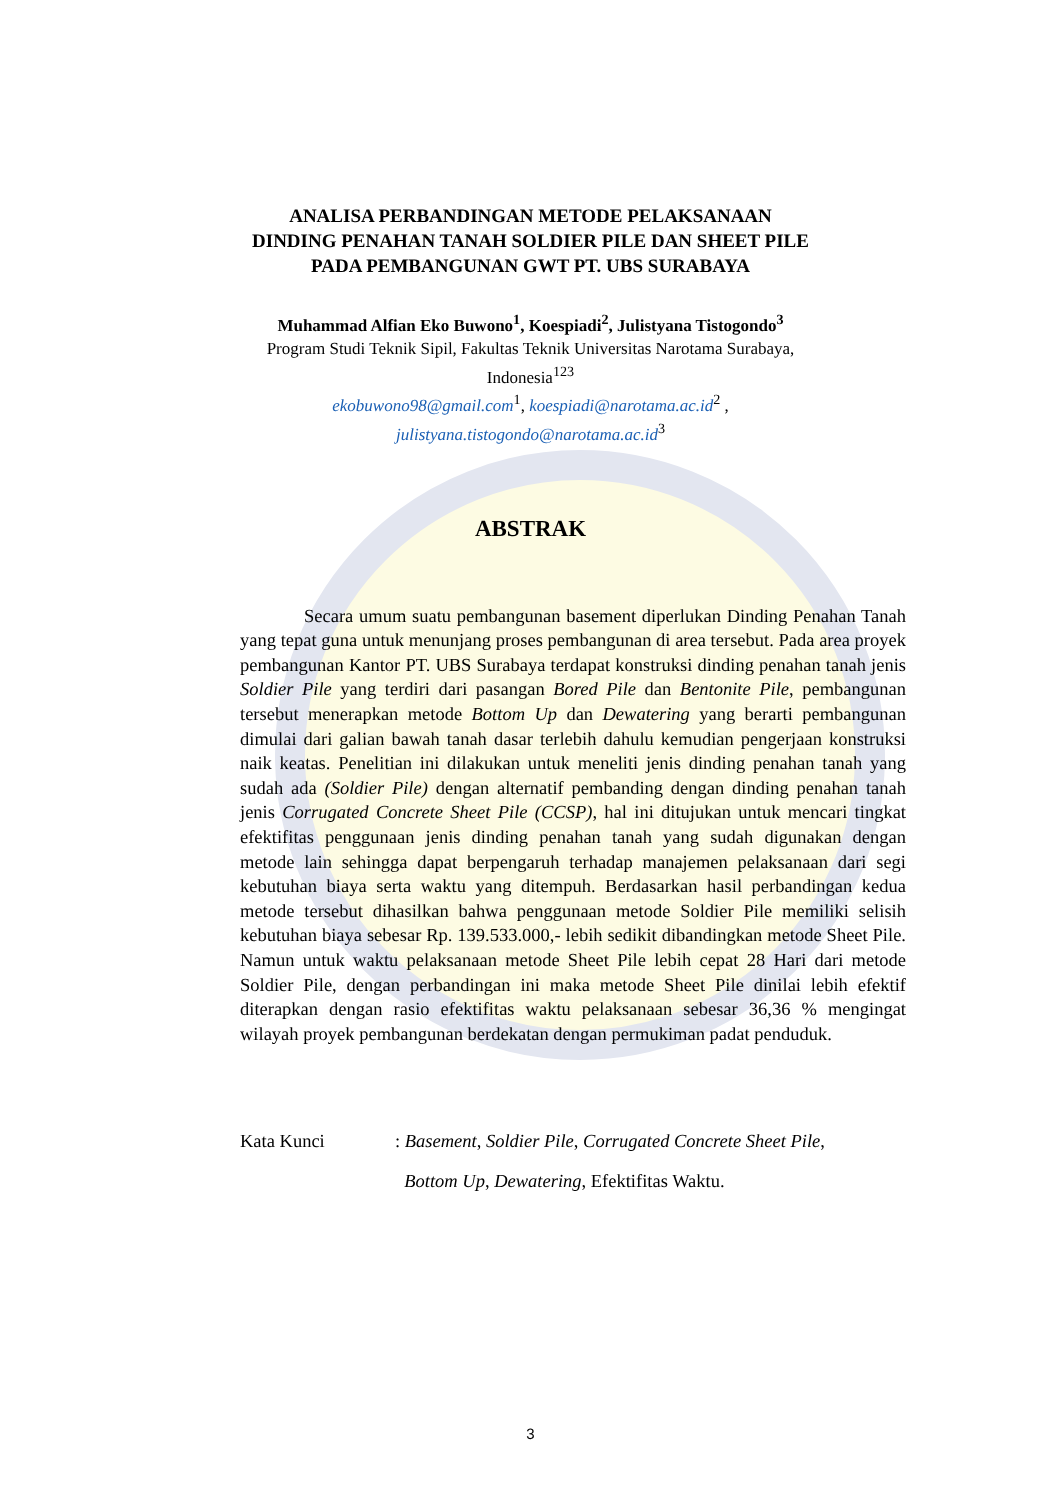ANALISA PERBANDINGAN METODE PELAKSANAAN
DINDING PENAHAN TANAH SOLDIER PILE DAN SHEET PILE
PADA PEMBANGUNAN GWT PT. UBS SURABAYA
Muhammad Alfian Eko Buwono<sup>1</sup>, Koespiadi<sup>2</sup>, Julistyana Tistogondo<sup>3</sup>
Program Studi Teknik Sipil, Fakultas Teknik Universitas Narotama Surabaya,
Indonesia<sup>123</sup>
ekobuwono98@gmail.com<sup>1</sup>, koespiadi@narotama.ac.id<sup>2</sup> ,
julistyana.tistogondo@narotama.ac.id<sup>3</sup>
ABSTRAK
Secara umum suatu pembangunan basement diperlukan Dinding Penahan Tanah yang tepat guna untuk menunjang proses pembangunan di area tersebut. Pada area proyek pembangunan Kantor PT. UBS Surabaya terdapat konstruksi dinding penahan tanah jenis Soldier Pile yang terdiri dari pasangan Bored Pile dan Bentonite Pile, pembangunan tersebut menerapkan metode Bottom Up dan Dewatering yang berarti pembangunan dimulai dari galian bawah tanah dasar terlebih dahulu kemudian pengerjaan konstruksi naik keatas. Penelitian ini dilakukan untuk meneliti jenis dinding penahan tanah yang sudah ada (Soldier Pile) dengan alternatif pembanding dengan dinding penahan tanah jenis Corrugated Concrete Sheet Pile (CCSP), hal ini ditujukan untuk mencari tingkat efektifitas penggunaan jenis dinding penahan tanah yang sudah digunakan dengan metode lain sehingga dapat berpengaruh terhadap manajemen pelaksanaan dari segi kebutuhan biaya serta waktu yang ditempuh. Berdasarkan hasil perbandingan kedua metode tersebut dihasilkan bahwa penggunaan metode Soldier Pile memiliki selisih kebutuhan biaya sebesar Rp. 139.533.000,- lebih sedikit dibandingkan metode Sheet Pile. Namun untuk waktu pelaksanaan metode Sheet Pile lebih cepat 28 Hari dari metode Soldier Pile, dengan perbandingan ini maka metode Sheet Pile dinilai lebih efektif diterapkan dengan rasio efektifitas waktu pelaksanaan sebesar 36,36 % mengingat wilayah proyek pembangunan berdekatan dengan permukiman padat penduduk.
Kata Kunci: Basement, Soldier Pile, Corrugated Concrete Sheet Pile,
Bottom Up, Dewatering, Efektifitas Waktu.
3